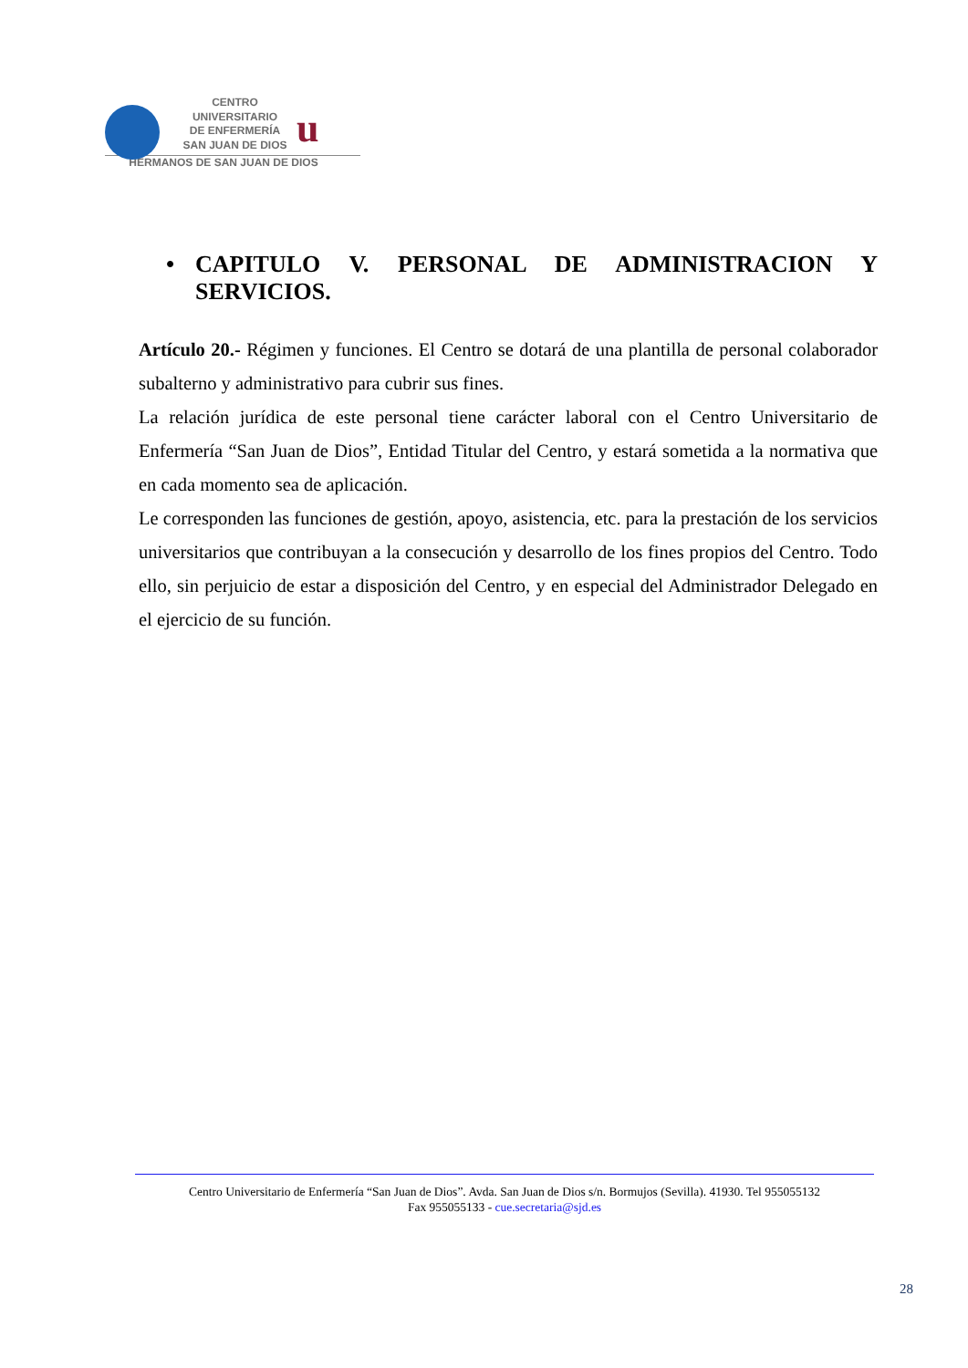u
CENTRO
UNIVERSITARIO
DE ENFERMERÍA
SAN JUAN DE DIOS
HERMANOS DE SAN JUAN DE DIOS
• CAPITULO V. PERSONAL DE ADMINISTRACION Y SERVICIOS.
Artículo 20.- Régimen y funciones. El Centro se dotará de una plantilla de personal colaborador subalterno y administrativo para cubrir sus fines.
La relación jurídica de este personal tiene carácter laboral con el Centro Universitario de Enfermería “San Juan de Dios”, Entidad Titular del Centro, y estará sometida a la normativa que en cada momento sea de aplicación.
Le corresponden las funciones de gestión, apoyo, asistencia, etc. para la prestación de los servicios universitarios que contribuyan a la consecución y desarrollo de los fines propios del Centro. Todo ello, sin perjuicio de estar a disposición del Centro, y en especial del Administrador Delegado en el ejercicio de su función.
Centro Universitario de Enfermería “San Juan de Dios”. Avda. San Juan de Dios s/n. Bormujos (Sevilla). 41930. Tel 955055132
Fax 955055133 - cue.secretaria@sjd.es
28